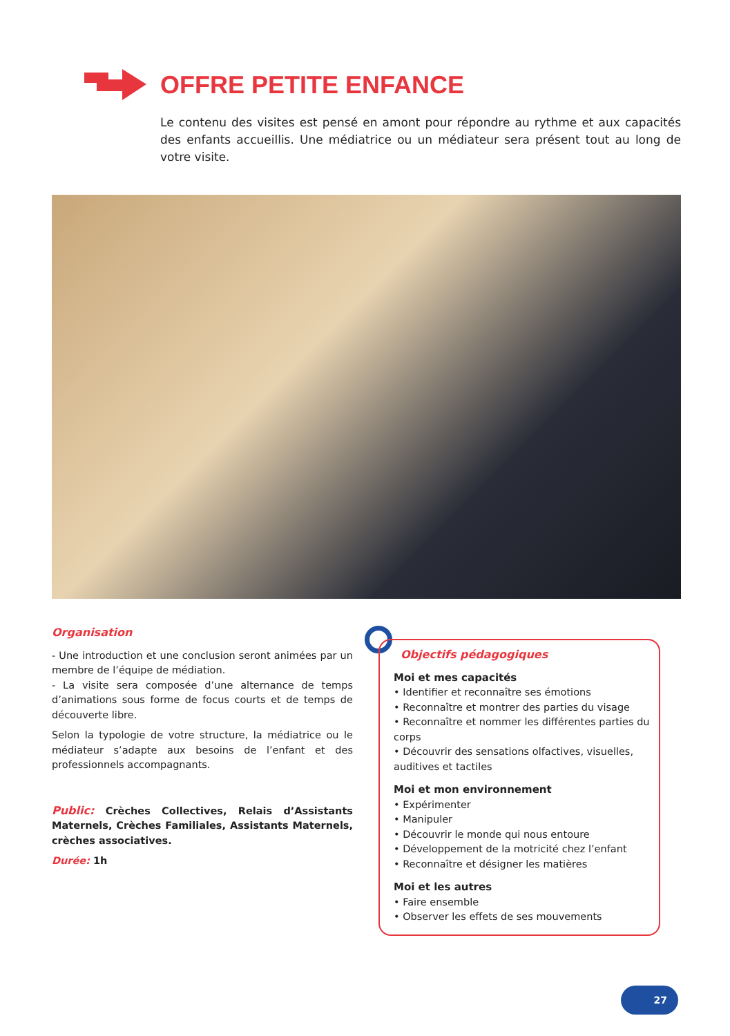OFFRE PETITE ENFANCE
Le contenu des visites est pensé en amont pour répondre au rythme et aux capacités des enfants accueillis. Une médiatrice ou un médiateur sera présent tout au long de votre visite.
Organisation
- Une introduction et une conclusion seront animées par un membre de l’équipe de médiation.
- La visite sera composée d’une alternance de temps d’animations sous forme de focus courts et de temps de découverte libre.
Selon la typologie de votre structure, la médiatrice ou le médiateur s’adapte aux besoins de l’enfant et des professionnels accompagnants.
Public: Crèches Collectives, Relais d’Assistants Maternels, Crèches Familiales, Assistants Maternels, crèches associatives.
Durée: 1h
Objectifs pédagogiques
Moi et mes capacités
• Identifier et reconnaître ses émotions
• Reconnaître et montrer des parties du visage
• Reconnaître et nommer les différentes parties du corps
• Découvrir des sensations olfactives, visuelles, auditives et tactiles
Moi et mon environnement
• Expérimenter
• Manipuler
• Découvrir le monde qui nous entoure
• Développement de la motricité chez l’enfant
• Reconnaître et désigner les matières
Moi et les autres
• Faire ensemble
• Observer les effets de ses mouvements
27